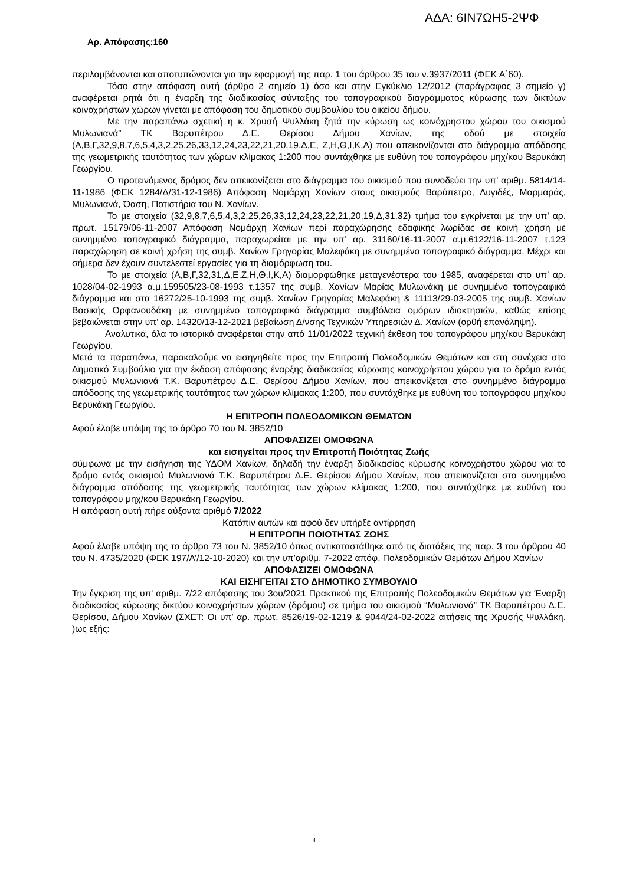Αρ. Απόφασης:160
ΑΔΑ: 6ΙΝ7ΩΗ5-2ΨΦ
περιλαμβάνονται και αποτυπώνονται για την εφαρμογή της παρ. 1 του άρθρου 35 του ν.3937/2011 (ΦΕΚ Α΄60).
Τόσο στην απόφαση αυτή (άρθρο 2 σημείο 1) όσο και στην Εγκύκλιο 12/2012 (παράγραφος 3 σημείο γ) αναφέρεται ρητά ότι η έναρξη της διαδικασίας σύνταξης του τοπογραφικού διαγράμματος κύρωσης των δικτύων κοινοχρήστων χώρων γίνεται με απόφαση του δημοτικού συμβουλίου του οικείου δήμου.
Με την παραπάνω σχετική η κ. Χρυσή Ψυλλάκη ζητά την κύρωση ως κοινόχρηστου χώρου του οικισμού Μυλωνιανά” ΤΚ Βαρυπέτρου Δ.Ε. Θερίσου Δήμου Χανίων, της οδού με στοιχεία (Α,Β,Γ,32,9,8,7,6,5,4,3,2,25,26,33,12,24,23,22,21,20,19,Δ,Ε, Ζ,Η,Θ,Ι,Κ,Α) που απεικονίζονται στο διάγραμμα απόδοσης της γεωμετρικής ταυτότητας των χώρων κλίμακας 1:200 που συντάχθηκε με ευθύνη του τοπογράφου μηχ/κου Βερυκάκη Γεωργίου.
Ο προτεινόμενος δρόμος δεν απεικονίζεται στο διάγραμμα του οικισμού που συνοδεύει την υπ’ αριθμ. 5814/14-11-1986 (ΦΕΚ 1284/Δ/31-12-1986) Απόφαση Νομάρχη Χανίων στους οικισμούς Βαρύπετρο, Λυγιδές, Μαρμαράς, Μυλωνιανά, Όαση, Ποτιστήρια του Ν. Χανίων.
Το με στοιχεία (32,9,8,7,6,5,4,3,2,25,26,33,12,24,23,22,21,20,19,Δ,31,32) τμήμα του εγκρίνεται με την υπ’ αρ. πρωτ. 15179/06-11-2007 Απόφαση Νομάρχη Χανίων περί παραχώρησης εδαφικής λωρίδας σε κοινή χρήση με συνημμένο τοπογραφικό διάγραμμα, παραχωρείται με την υπ’ αρ. 31160/16-11-2007 α.μ.6122/16-11-2007 τ.123 παραχώρηση σε κοινή χρήση της συμβ. Χανίων Γρηγορίας Μαλεφάκη με συνημμένο τοπογραφικό διάγραμμα. Μέχρι και σήμερα δεν έχουν συντελεστεί εργασίες για τη διαμόρφωση του.
Το με στοιχεία (Α,Β,Γ,32,31,Δ,Ε,Ζ,Η,Θ,Ι,Κ,Α) διαμορφώθηκε μεταγενέστερα του 1985, αναφέρεται στο υπ’ αρ. 1028/04-02-1993 α.μ.159505/23-08-1993 τ.1357 της συμβ. Χανίων Μαρίας Μυλωνάκη με συνημμένο τοπογραφικό διάγραμμα και στα 16272/25-10-1993 της συμβ. Χανίων Γρηγορίας Μαλεφάκη & 11113/29-03-2005 της συμβ. Χανίων Βασικής Ορφανουδάκη με συνημμένο τοπογραφικό διάγραμμα συμβόλαια ομόρων ιδιοκτησιών, καθώς επίσης βεβαιώνεται στην υπ’ αρ. 14320/13-12-2021 βεβαίωση Δ/νσης Τεχνικών Υπηρεσιών Δ. Χανίων (ορθή επανάληψη).
Αναλυτικά, όλα το ιστορικό αναφέρεται στην από 11/01/2022 τεχνική έκθεση του τοπογράφου μηχ/κου Βερυκάκη Γεωργίου.
Μετά τα παραπάνω, παρακαλούμε να εισηγηθείτε προς την Επιτροπή Πολεοδομικών Θεμάτων και στη συνέχεια στο Δημοτικό Συμβούλιο για την έκδοση απόφασης έναρξης διαδικασίας κύρωσης κοινοχρήστου χώρου για το δρόμο εντός οικισμού Μυλωνιανά Τ.Κ. Βαρυπέτρου Δ.Ε. Θερίσου Δήμου Χανίων, που απεικονίζεται στο συνημμένο διάγραμμα απόδοσης της γεωμετρικής ταυτότητας των χώρων κλίμακας 1:200, που συντάχθηκε με ευθύνη του τοπογράφου μηχ/κου Βερυκάκη Γεωργίου.
Η ΕΠΙΤΡΟΠΗ ΠΟΛΕΟΔΟΜΙΚΩΝ ΘΕΜΑΤΩΝ
Αφού έλαβε υπόψη της το άρθρο 70 του Ν. 3852/10
ΑΠΟΦΑΣΙΖΕΙ ΟΜΟΦΩΝΑ
και εισηγείται προς την Επιτροπή Ποιότητας Ζωής
σύμφωνα με την εισήγηση της ΥΔΟΜ Χανίων, δηλαδή την έναρξη διαδικασίας κύρωσης κοινοχρήστου χώρου για το δρόμο εντός οικισμού Μυλωνιανά Τ.Κ. Βαρυπέτρου Δ.Ε. Θερίσου Δήμου Χανίων, που απεικονίζεται στο συνημμένο διάγραμμα απόδοσης της γεωμετρικής ταυτότητας των χώρων κλίμακας 1:200, που συντάχθηκε με ευθύνη του τοπογράφου μηχ/κου Βερυκάκη Γεωργίου.
Η απόφαση αυτή πήρε αύξοντα αριθμό 7/2022
Κατόπιν αυτών και αφού δεν υπήρξε αντίρρηση
Η ΕΠΙΤΡΟΠΗ ΠΟΙΟΤΗΤΑΣ ΖΩΗΣ
Αφού έλαβε υπόψη της το άρθρο 73 του Ν. 3852/10 όπως αντικαταστάθηκε από τις διατάξεις της παρ. 3 του άρθρου 40 του Ν. 4735/2020 (ΦΕΚ 197/Α’/12-10-2020) και την υπ’αριθμ. 7-2022 απόφ. Πολεοδομικών Θεμάτων Δήμου Χανίων
ΑΠΟΦΑΣΙΖΕΙ ΟΜΟΦΩΝΑ
ΚΑΙ ΕΙΣΗΓΕΙΤΑΙ ΣΤΟ ΔΗΜΟΤΙΚΟ ΣΥΜΒΟΥΛΙΟ
Την έγκριση της υπ' αριθμ. 7/22 απόφασης του 3ου/2021 Πρακτικού της Επιτροπής Πολεοδομικών Θεμάτων για Έναρξη διαδικασίας κύρωσης δικτύου κοινοχρήστων χώρων (δρόμου) σε τμήμα του οικισμού “Μυλωνιανά” ΤΚ Βαρυπέτρου Δ.Ε. Θερίσου, Δήμου Χανίων (ΣΧΕΤ: Οι υπ’ αρ. πρωτ. 8526/19-02-1219 & 9044/24-02-2022 αιτήσεις της Χρυσής Ψυλλάκη. )ως εξής:
4